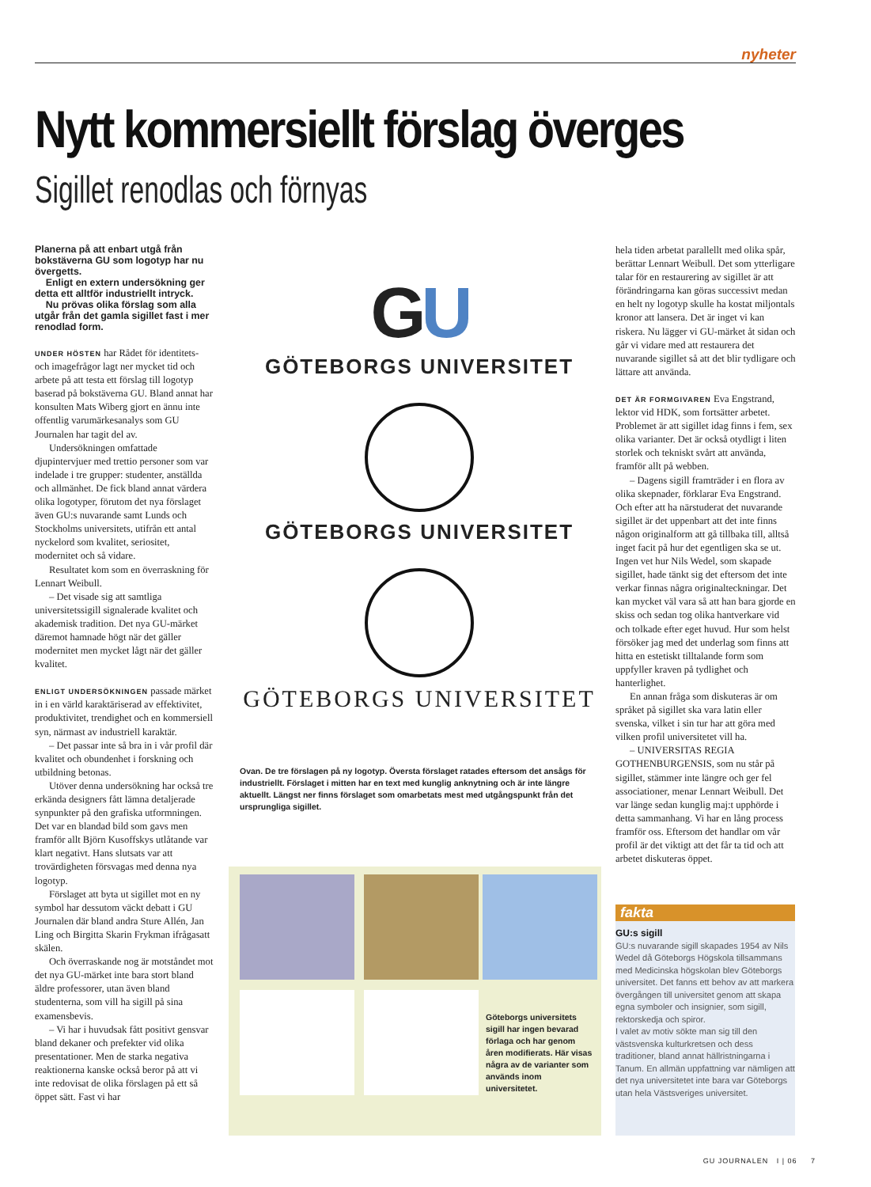nyheter
Nytt kommersiellt förslag överges
Sigillet renodlas och förnyas
Planerna på att enbart utgå från bokstäverna GU som logotyp har nu övergetts.
Enligt en extern undersökning ger detta ett alltför industriellt intryck.
Nu prövas olika förslag som alla utgår från det gamla sigillet fast i mer renodlad form.
UNDER HÖSTEN har Rådet för identitets- och imagefrågor lagt ner mycket tid och arbete på att testa ett förslag till logotyp baserad på bokstäverna GU. Bland annat har konsulten Mats Wiberg gjort en ännu inte offentlig varumärkesanalys som GU Journalen har tagit del av.
Undersökningen omfattade djupintervjuer med trettio personer som var indelade i tre grupper: studenter, anställda och allmänhet. De fick bland annat värdera olika logotyper, förutom det nya förslaget även GU:s nuvarande samt Lunds och Stockholms universitets, utifrån ett antal nyckelord som kvalitet, seriositet, modernitet och så vidare.
Resultatet kom som en överraskning för Lennart Weibull.
– Det visade sig att samtliga universitetssigill signalerade kvalitet och akademisk tradition. Det nya GU-märket däremot hamnade högt när det gäller modernitet men mycket lågt när det gäller kvalitet.
ENLIGT UNDERSÖKNINGEN passade märket in i en värld karaktäriserad av effektivitet, produktivitet, trendighet och en kommersiell syn, närmast av industriell karaktär.
– Det passar inte så bra in i vår profil där kvalitet och obundenhet i forskning och utbildning betonas.
Utöver denna undersökning har också tre erkända designers fått lämna detaljerade synpunkter på den grafiska utformningen. Det var en blandad bild som gavs men framför allt Björn Kusoffskys utlåtande var klart negativt. Hans slutsats var att trovärdigheten försvagas med denna nya logotyp.
Förslaget att byta ut sigillet mot en ny symbol har dessutom väckt debatt i GU Journalen där bland andra Sture Allén, Jan Ling och Birgitta Skarin Frykman ifrågasatt skälen.
Och överraskande nog är motståndet mot det nya GU-märket inte bara stort bland äldre professorer, utan även bland studenterna, som vill ha sigill på sina examensbevis.
– Vi har i huvudsak fått positivt gensvar bland dekaner och prefekter vid olika presentationer. Men de starka negativa reaktionerna kanske också beror på att vi inte redovisat de olika förslagen på ett så öppet sätt. Fast vi har
GU
GÖTEBORGS UNIVERSITET
GÖTEBORGS UNIVERSITET
GÖTEBORGS UNIVERSITET
Ovan. De tre förslagen på ny logotyp. Översta förslaget ratades eftersom det ansågs för industriellt. Förslaget i mitten har en text med kunglig anknytning och är inte längre aktuellt. Längst ner finns förslaget som omarbetats mest med utgångspunkt från det ursprungliga sigillet.
Göteborgs universitets sigill har ingen bevarad förlaga och har genom åren modifierats. Här visas några av de varianter som används inom universitetet.
hela tiden arbetat parallellt med olika spår, berättar Lennart Weibull. Det som ytterligare talar för en restaurering av sigillet är att förändringarna kan göras successivt medan en helt ny logotyp skulle ha kostat miljontals kronor att lansera. Det är inget vi kan riskera. Nu lägger vi GU-märket åt sidan och går vi vidare med att restaurera det nuvarande sigillet så att det blir tydligare och lättare att använda.
DET ÄR FORMGIVAREN Eva Engstrand, lektor vid HDK, som fortsätter arbetet. Problemet är att sigillet idag finns i fem, sex olika varianter. Det är också otydligt i liten storlek och tekniskt svårt att använda, framför allt på webben.
– Dagens sigill framträder i en flora av olika skepnader, förklarar Eva Engstrand. Och efter att ha närstuderat det nuvarande sigillet är det uppenbart att det inte finns någon originalform att gå tillbaka till, alltså inget facit på hur det egentligen ska se ut. Ingen vet hur Nils Wedel, som skapade sigillet, hade tänkt sig det eftersom det inte verkar finnas några originalteckningar. Det kan mycket väl vara så att han bara gjorde en skiss och sedan tog olika hantverkare vid och tolkade efter eget huvud. Hur som helst försöker jag med det underlag som finns att hitta en estetiskt tilltalande form som uppfyller kraven på tydlighet och hanterlighet.
En annan fråga som diskuteras är om språket på sigillet ska vara latin eller svenska, vilket i sin tur har att göra med vilken profil universitetet vill ha.
– UNIVERSITAS REGIA GOTHENBURGENSIS, som nu står på sigillet, stämmer inte längre och ger fel associationer, menar Lennart Weibull. Det var länge sedan kunglig maj:t upphörde i detta sammanhang. Vi har en lång process framför oss. Eftersom det handlar om vår profil är det viktigt att det får ta tid och att arbetet diskuteras öppet.
fakta
GU:s sigill
GU:s nuvarande sigill skapades 1954 av Nils Wedel då Göteborgs Högskola tillsammans med Medicinska högskolan blev Göteborgs universitet. Det fanns ett behov av att markera övergången till universitet genom att skapa egna symboler och insignier, som sigill, rektorskedja och spiror.
I valet av motiv sökte man sig till den västsvenska kulturkretsen och dess traditioner, bland annat hällristningarna i Tanum. En allmän uppfattning var nämligen att det nya universitetet inte bara var Göteborgs utan hela Västsveriges universitet.
GU JOURNALEN I | 06 7